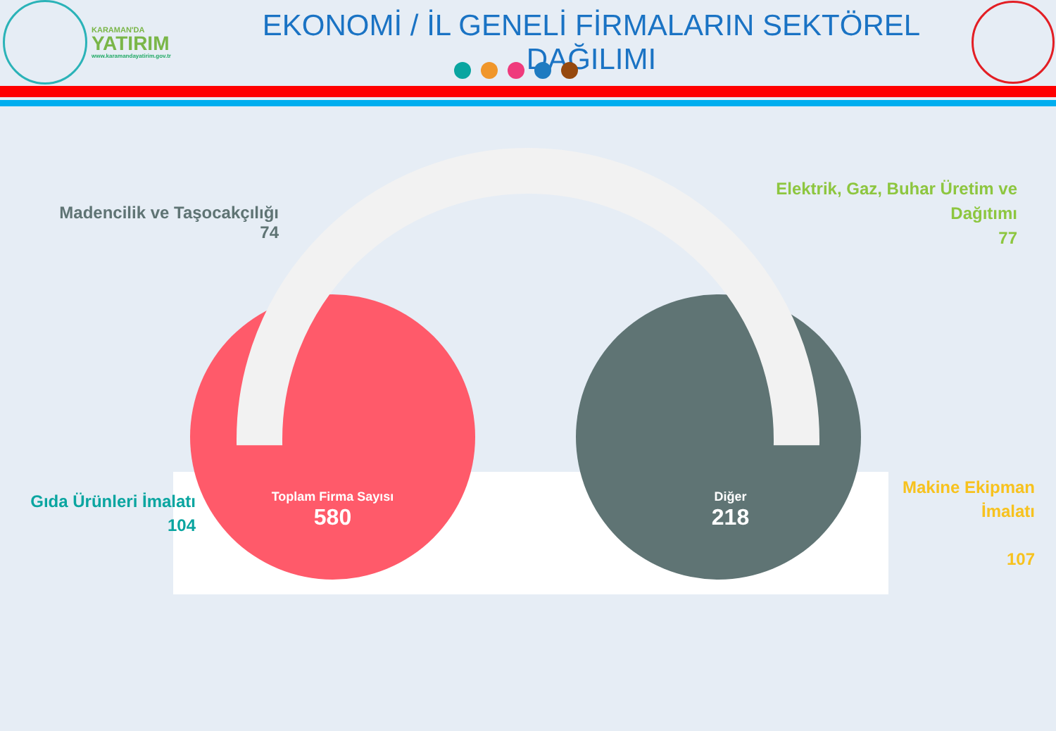KARAMAN'DA
YATIRIM
www.karamandayatirim.gov.tr
EKONOMİ / İL GENELİ FİRMALARIN SEKTÖREL DAĞILIMI
Madencilik ve Taşocakçılığı
74
Elektrik, Gaz, Buhar Üretim ve Dağıtımı
77
Gıda Ürünleri İmalatı
104
Makine Ekipman İmalatı
107
Toplam Firma Sayısı
580
Diğer
218